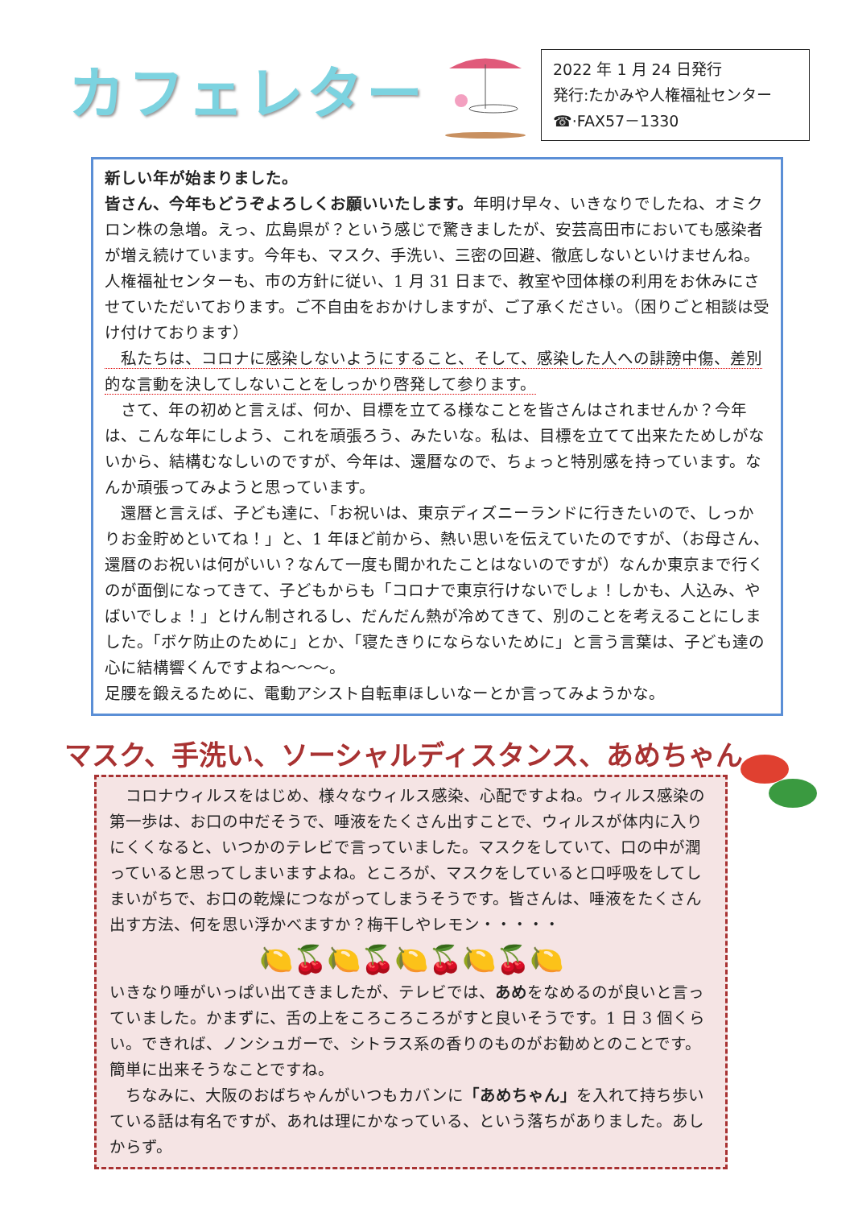カフェレター
2022 年 1 月 24 日発行
発行:たかみや人権福祉センター
☎·FAX57－1330
新しい年が始まりました。
皆さん、今年もどうぞよろしくお願いいたします。年明け早々、いきなりでしたね、オミクロン株の急増。えっ、広島県が？という感じで驚きましたが、安芸高田市においても感染者が増え続けています。今年も、マスク、手洗い、三密の回避、徹底しないといけませんね。人権福祉センターも、市の方針に従い、1 月 31 日まで、教室や団体様の利用をお休みにさせていただいております。ご不自由をおかけしますが、ご了承ください。（困りごと相談は受け付けております）
　私たちは、コロナに感染しないようにすること、そして、感染した人への誹謗中傷、差別的な言動を決してしないことをしっかり啓発して参ります。
　さて、年の初めと言えば、何か、目標を立てる様なことを皆さんはされませんか？今年は、こんな年にしよう、これを頑張ろう、みたいな。私は、目標を立てて出来たためしがないから、結構むなしいのですが、今年は、還暦なので、ちょっと特別感を持っています。なんか頑張ってみようと思っています。
　還暦と言えば、子ども達に、「お祝いは、東京ディズニーランドに行きたいので、しっかりお金貯めといてね！」と、1 年ほど前から、熱い思いを伝えていたのですが、（お母さん、還暦のお祝いは何がいい？なんて一度も聞かれたことはないのですが）なんか東京まで行くのが面倒になってきて、子どもからも「コロナで東京行けないでしょ！しかも、人込み、やばいでしょ！」とけん制されるし、だんだん熱が冷めてきて、別のことを考えることにしました。「ボケ防止のために」とか、「寝たきりにならないために」と言う言葉は、子ども達の心に結構響くんですよね～～～。
足腰を鍛えるために、電動アシスト自転車ほしいなーとか言ってみようかな。
マスク、手洗い、ソーシャルディスタンス、あめちゃん
　コロナウィルスをはじめ、様々なウィルス感染、心配ですよね。ウィルス感染の第一歩は、お口の中だそうで、唾液をたくさん出すことで、ウィルスが体内に入りにくくなると、いつかのテレビで言っていました。マスクをしていて、口の中が潤っていると思ってしまいますよね。ところが、マスクをしていると口呼吸をしてしまいがちで、お口の乾燥につながってしまうそうです。皆さんは、唾液をたくさん出す方法、何を思い浮かべますか？梅干しやレモン・・・・・
🍋🍒🍋🍒🍋🍒🍋🍒🍋
いきなり唾がいっぱい出てきましたが、テレビでは、あめをなめるのが良いと言っていました。かまずに、舌の上をころころころがすと良いそうです。1 日 3 個くらい。できれば、ノンシュガーで、シトラス系の香りのものがお勧めとのことです。簡単に出来そうなことですね。
　ちなみに、大阪のおばちゃんがいつもカバンに「あめちゃん」を入れて持ち歩いている話は有名ですが、あれは理にかなっている、という落ちがありました。あしからず。